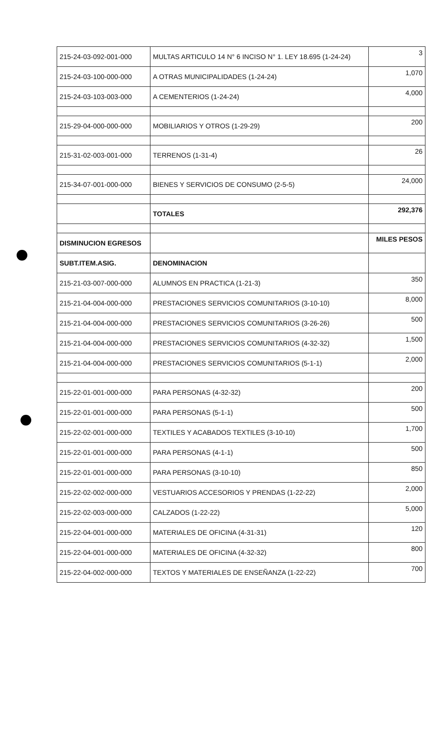| 215-24-03-092-001-000 | MULTAS ARTICULO 14 N° 6 INCISO N° 1. LEY 18.695 (1-24-24) | 3 |
| 215-24-03-100-000-000 | A OTRAS MUNICIPALIDADES (1-24-24) | 1,070 |
| 215-24-03-103-003-000 | A CEMENTERIOS (1-24-24) | 4,000 |
| 215-29-04-000-000-000 | MOBILIARIOS Y OTROS (1-29-29) | 200 |
| 215-31-02-003-001-000 | TERRENOS (1-31-4) | 26 |
| 215-34-07-001-000-000 | BIENES Y SERVICIOS DE CONSUMO (2-5-5) | 24,000 |
| | TOTALES | 292,376 |
| DISMINUCION EGRESOS | | MILES PESOS |
| SUBT.ITEM.ASIG. | DENOMINACION | |
| 215-21-03-007-000-000 | ALUMNOS EN PRACTICA (1-21-3) | 350 |
| 215-21-04-004-000-000 | PRESTACIONES SERVICIOS COMUNITARIOS (3-10-10) | 8,000 |
| 215-21-04-004-000-000 | PRESTACIONES SERVICIOS COMUNITARIOS (3-26-26) | 500 |
| 215-21-04-004-000-000 | PRESTACIONES SERVICIOS COMUNITARIOS (4-32-32) | 1,500 |
| 215-21-04-004-000-000 | PRESTACIONES SERVICIOS COMUNITARIOS (5-1-1) | 2,000 |
| 215-22-01-001-000-000 | PARA PERSONAS (4-32-32) | 200 |
| 215-22-01-001-000-000 | PARA PERSONAS (5-1-1) | 500 |
| 215-22-02-001-000-000 | TEXTILES Y ACABADOS TEXTILES (3-10-10) | 1,700 |
| 215-22-01-001-000-000 | PARA PERSONAS (4-1-1) | 500 |
| 215-22-01-001-000-000 | PARA PERSONAS (3-10-10) | 850 |
| 215-22-02-002-000-000 | VESTUARIOS ACCESORIOS Y PRENDAS (1-22-22) | 2,000 |
| 215-22-02-003-000-000 | CALZADOS (1-22-22) | 5,000 |
| 215-22-04-001-000-000 | MATERIALES DE OFICINA (4-31-31) | 120 |
| 215-22-04-001-000-000 | MATERIALES DE OFICINA (4-32-32) | 800 |
| 215-22-04-002-000-000 | TEXTOS Y MATERIALES DE ENSEÑANZA (1-22-22) | 700 |